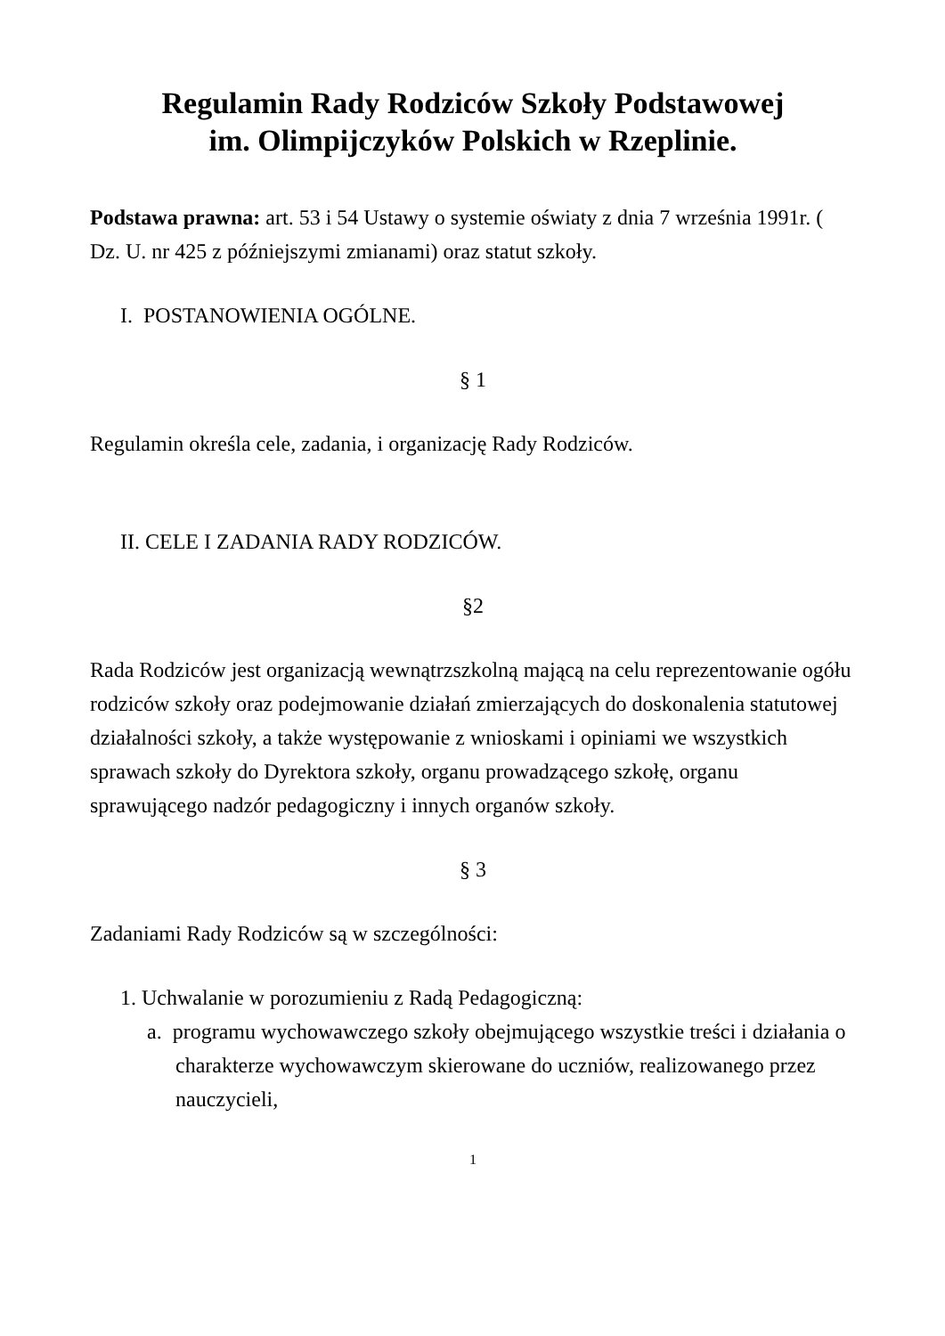Regulamin Rady Rodziców Szkoły Podstawowej
im. Olimpijczyków Polskich w Rzeplinie.
Podstawa prawna: art. 53 i 54 Ustawy o systemie oświaty z dnia 7 września 1991r. ( Dz. U. nr 425 z późniejszymi zmianami) oraz statut szkoły.
I. POSTANOWIENIA OGÓLNE.
§ 1
Regulamin określa cele, zadania, i organizację Rady Rodziców.
II. CELE I ZADANIA RADY RODZICÓW.
§2
Rada Rodziców jest organizacją wewnątrzszkolną mającą na celu reprezentowanie ogółu rodziców szkoły oraz podejmowanie działań zmierzających do doskonalenia statutowej działalności szkoły, a także występowanie z wnioskami i opiniami we wszystkich sprawach szkoły do Dyrektora szkoły, organu prowadzącego szkołę, organu sprawującego nadzór pedagogiczny i innych organów szkoły.
§ 3
Zadaniami Rady Rodziców są w szczególności:
1. Uchwalanie w porozumieniu z Radą Pedagogiczną:
a. programu wychowawczego szkoły obejmującego wszystkie treści i działania o charakterze wychowawczym skierowane do uczniów, realizowanego przez nauczycieli,
1